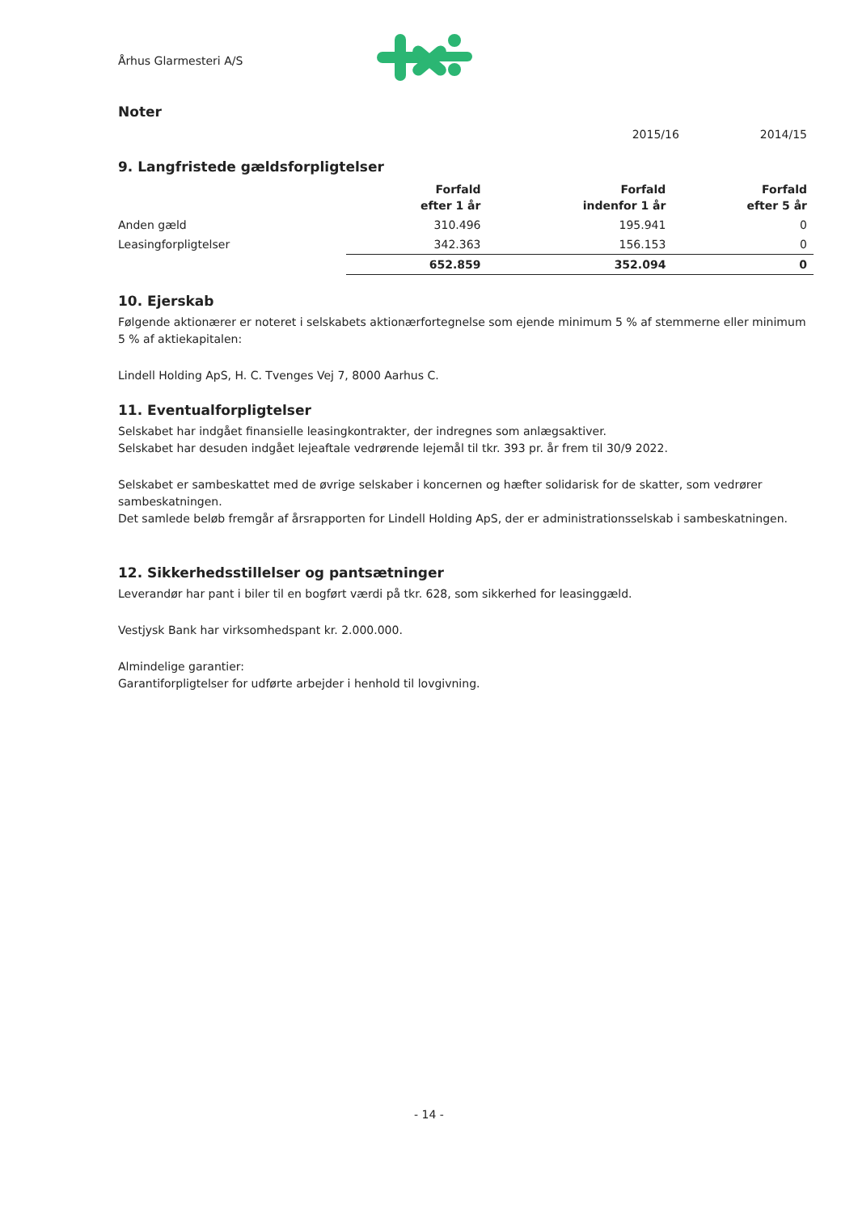Århus Glarmesteri A/S
Noter
2015/16 2014/15
9. Langfristede gældsforpligtelser
| | Forfald efter 1 år | Forfald indenfor 1 år | Forfald efter 5 år |
| --- | --- | --- | --- |
| Anden gæld | 310.496 | 195.941 | 0 |
| Leasingforpligtelser | 342.363 | 156.153 | 0 |
| | 652.859 | 352.094 | 0 |
10. Ejerskab
Følgende aktionærer er noteret i selskabets aktionærfortegnelse som ejende minimum 5 % af stemmerne eller minimum 5 % af aktiekapitalen:
Lindell Holding ApS, H. C. Tvenges Vej 7, 8000 Aarhus C.
11. Eventualforpligtelser
Selskabet har indgået finansielle leasingkontrakter, der indregnes som anlægsaktiver.
Selskabet har desuden indgået lejeaftale vedrørende lejemål til tkr. 393 pr. år frem til 30/9 2022.
Selskabet er sambeskattet med de øvrige selskaber i koncernen og hæfter solidarisk for de skatter, som vedrører sambeskatningen.
Det samlede beløb fremgår af årsrapporten for Lindell Holding ApS, der er administrationsselskab i sambeskatningen.
12. Sikkerhedsstillelser og pantsætninger
Leverandør har pant i biler til en bogført værdi på tkr. 628, som sikkerhed for leasinggæld.
Vestjysk Bank har virksomhedspant kr. 2.000.000.
Almindelige garantier:
Garantiforpligtelser for udførte arbejder i henhold til lovgivning.
- 14 -